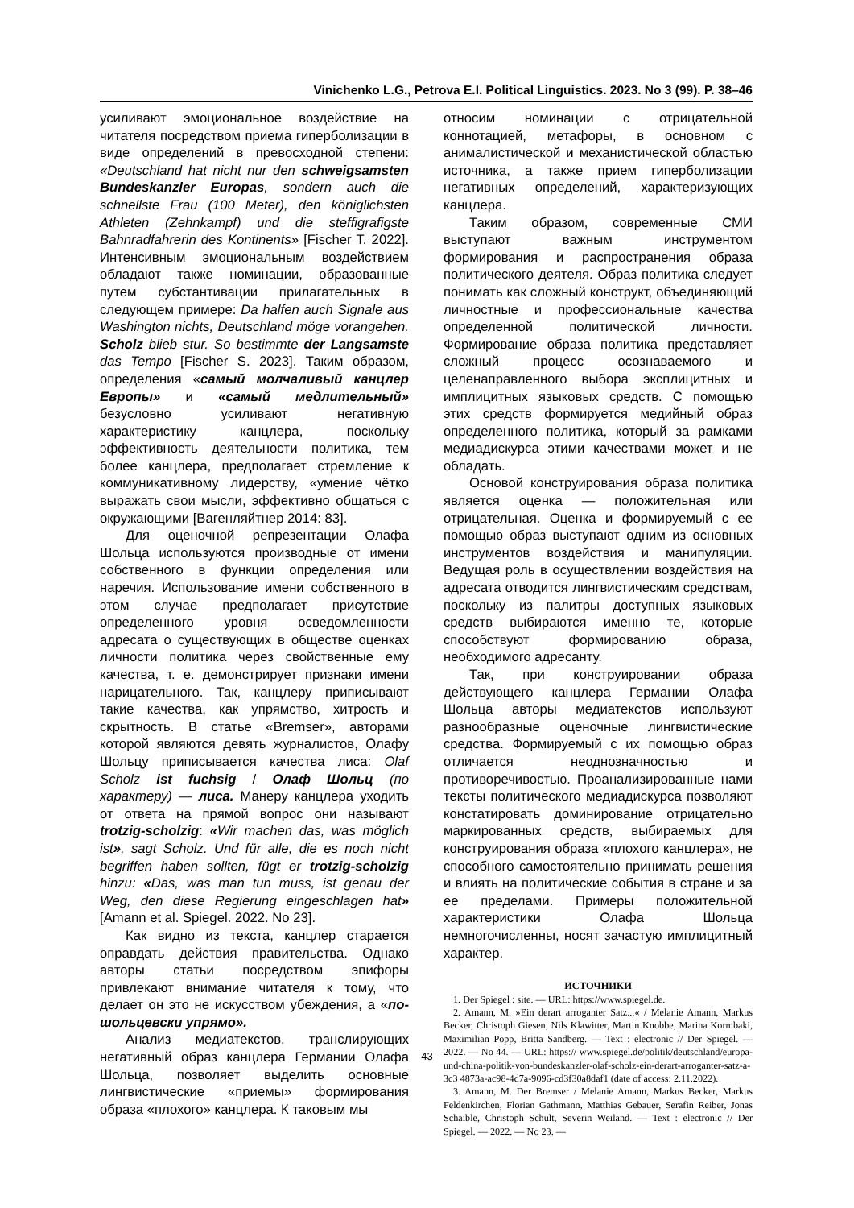Vinichenko L.G., Petrova E.I. Political Linguistics. 2023. No 3 (99). P. 38–46
усиливают эмоциональное воздействие на читателя посредством приема гиперболизации в виде определений в превосходной степени: «Deutschland hat nicht nur den schweigsamsten Bundeskanzler Europas, sondern auch die schnellste Frau (100 Meter), den königlichsten Athleten (Zehnkampf) und die steffigrafigste Bahnradfahrerin des Kontinents» [Fischer T. 2022]. Интенсивным эмоциональным воздействием обладают также номинации, образованные путем субстантивации прилагательных в следующем примере: Da halfen auch Signale aus Washington nichts, Deutschland möge vorangehen. Scholz blieb stur. So bestimmte der Langsamste das Tempo [Fischer S. 2023]. Таким образом, определения «самый молчаливый канцлер Европы» и «самый медлительный» безусловно усиливают негативную характеристику канцлера, поскольку эффективность деятельности политика, тем более канцлера, предполагает стремление к коммуникативному лидерству, «умение чётко выражать свои мысли, эффективно общаться с окружающими [Вагенляйтнер 2014: 83].
Для оценочной репрезентации Олафа Шольца используются производные от имени собственного в функции определения или наречия. Использование имени собственного в этом случае предполагает присутствие определенного уровня осведомленности адресата о существующих в обществе оценках личности политика через свойственные ему качества, т. е. демонстрирует признаки имени нарицательного. Так, канцлеру приписывают такие качества, как упрямство, хитрость и скрытность. В статье «Bremser», авторами которой являются девять журналистов, Олафу Шольцу приписывается качества лиса: Olaf Scholz ist fuchsig / Олаф Шольц (по характеру) — лиса. Манеру канцлера уходить от ответа на прямой вопрос они называют trotzig-scholzig: «Wir machen das, was möglich ist», sagt Scholz. Und für alle, die es noch nicht begriffen haben sollten, fügt er trotzig-scholzig hinzu: «Das, was man tun muss, ist genau der Weg, den diese Regierung eingeschlagen hat» [Amann et al. Spiegel. 2022. No 23].
Как видно из текста, канцлер старается оправдать действия правительства. Однако авторы статьи посредством эпифоры привлекают внимание читателя к тому, что делает он это не искусством убеждения, а «по-шольцевски упрямо».
Анализ медиатекстов, транслирующих негативный образ канцлера Германии Олафа Шольца, позволяет выделить основные лингвистические «приемы» формирования образа «плохого» канцлера. К таковым мы
относим номинации с отрицательной коннотацией, метафоры, в основном с анималистической и механистической областью источника, а также прием гиперболизации негативных определений, характеризующих канцлера.
Таким образом, современные СМИ выступают важным инструментом формирования и распространения образа политического деятеля. Образ политика следует понимать как сложный конструкт, объединяющий личностные и профессиональные качества определенной политической личности. Формирование образа политика представляет сложный процесс осознаваемого и целенаправленного выбора эксплицитных и имплицитных языковых средств. С помощью этих средств формируется медийный образ определенного политика, который за рамками медиадискурса этими качествами может и не обладать.
Основой конструирования образа политика является оценка — положительная или отрицательная. Оценка и формируемый с ее помощью образ выступают одним из основных инструментов воздействия и манипуляции. Ведущая роль в осуществлении воздействия на адресата отводится лингвистическим средствам, поскольку из палитры доступных языковых средств выбираются именно те, которые способствуют формированию образа, необходимого адресанту.
Так, при конструировании образа действующего канцлера Германии Олафа Шольца авторы медиатекстов используют разнообразные оценочные лингвистические средства. Формируемый с их помощью образ отличается неоднозначностью и противоречивостью. Проанализированные нами тексты политического медиадискурса позволяют констатировать доминирование отрицательно маркированных средств, выбираемых для конструирования образа «плохого канцлера», не способного самостоятельно принимать решения и влиять на политические события в стране и за ее пределами. Примеры положительной характеристики Олафа Шольца немногочисленны, носят зачастую имплицитный характер.
ИСТОЧНИКИ
1. Der Spiegel : site. — URL: https://www.spiegel.de.
2. Amann, M. »Ein derart arroganter Satz...« / Melanie Amann, Markus Becker, Christoph Giesen, Nils Klawitter, Martin Knobbe, Marina Kormbaki, Maximilian Popp, Britta Sandberg. — Text : electronic // Der Spiegel. — 2022. — No 44. — URL: https:// www.spiegel.de/politik/deutschland/europa-und-china-politik-von-bundeskanzler-olaf-scholz-ein-derart-arroganter-satz-a-3c3 4873a-ac98-4d7a-9096-cd3f30a8daf1 (date of access: 2.11.2022).
3. Amann, M. Der Bremser / Melanie Amann, Markus Becker, Markus Feldenkirchen, Florian Gathmann, Matthias Gebauer, Serafin Reiber, Jonas Schaible, Christoph Schult, Severin Weiland. — Text : electronic // Der Spiegel. — 2022. — No 23. —
43